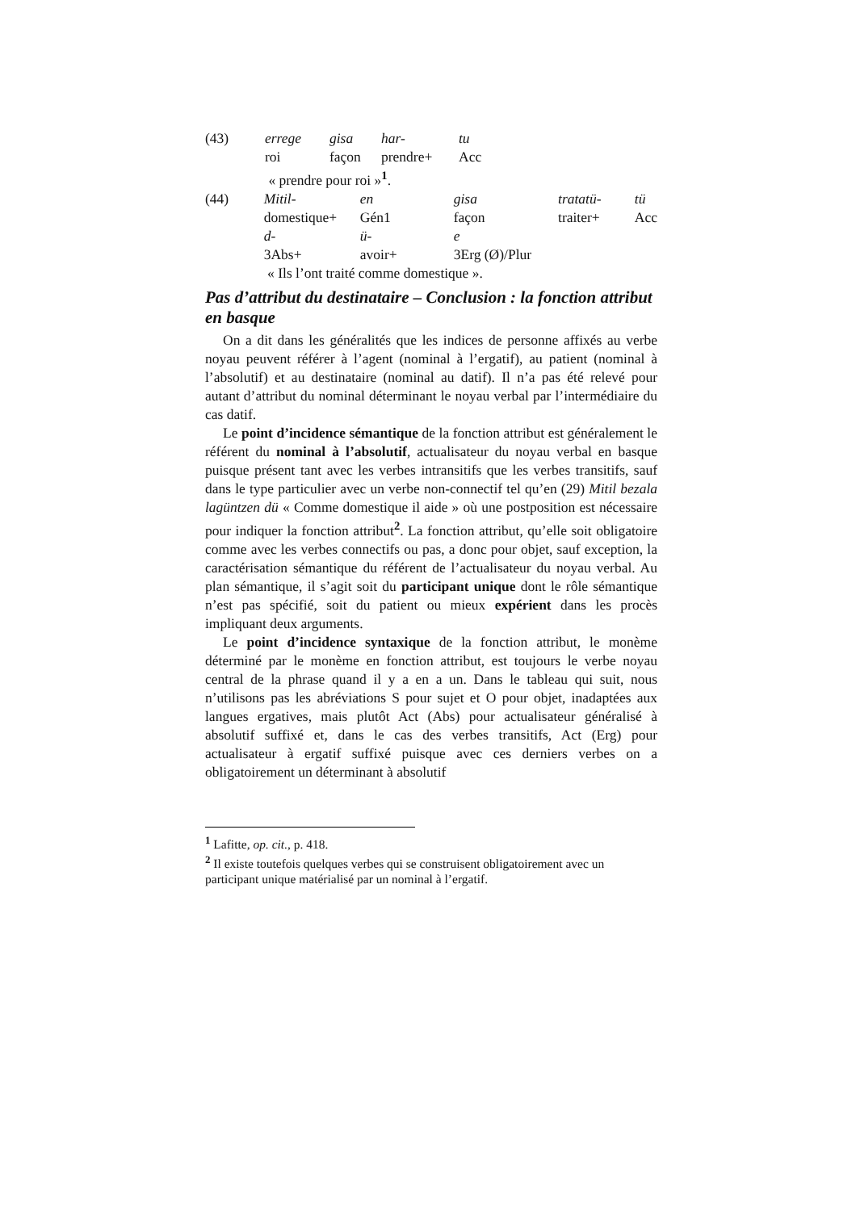| (43) | errege | gisa | har- | tu |
| | roi | façon | prendre+ | Acc |
| | « prendre pour roi »<sup>1</sup>. | | | |
| (44) | Mitil- | en | gisa | tratatü- | tü |
| | domestique+ | Gén1 | façon | traiter+ | Acc |
| | d- | ü- | e | | |
| | 3Abs+ | avoir+ | 3Erg (Ø)/Plur | | |
| | « Ils l’ont traité comme domestique ». | | | | |
Pas d’attribut du destinataire – Conclusion : la fonction attribut en basque
On a dit dans les généralités que les indices de personne affixés au verbe noyau peuvent référer à l’agent (nominal à l’ergatif), au patient (nominal à l’absolutif) et au destinataire (nominal au datif). Il n’a pas été relevé pour autant d’attribut du nominal déterminant le noyau verbal par l’intermédiaire du cas datif.
Le point d’incidence sémantique de la fonction attribut est généralement le référent du nominal à l’absolutif, actualisateur du noyau verbal en basque puisque présent tant avec les verbes intransitifs que les verbes transitifs, sauf dans le type particulier avec un verbe non-connectif tel qu’en (29) Mitil bezala lagüntzen dü « Comme domestique il aide » où une postposition est nécessaire pour indiquer la fonction attribut<sup>2</sup>. La fonction attribut, qu’elle soit obligatoire comme avec les verbes connectifs ou pas, a donc pour objet, sauf exception, la caractérisation sémantique du référent de l’actualisateur du noyau verbal. Au plan sémantique, il s’agit soit du participant unique dont le rôle sémantique n’est pas spécifié, soit du patient ou mieux expérient dans les procès impliquant deux arguments.
Le point d’incidence syntaxique de la fonction attribut, le monème déterminé par le monème en fonction attribut, est toujours le verbe noyau central de la phrase quand il y a en a un. Dans le tableau qui suit, nous n’utilisons pas les abréviations S pour sujet et O pour objet, inadaptées aux langues ergatives, mais plutôt Act (Abs) pour actualisateur généralisé à absolutif suffixé et, dans le cas des verbes transitifs, Act (Erg) pour actualisateur à ergatif suffixé puisque avec ces derniers verbes on a obligatoirement un déterminant à absolutif
<sup>1</sup> Lafitte, op. cit., p. 418.
<sup>2</sup> Il existe toutefois quelques verbes qui se construisent obligatoirement avec un participant unique matérialisé par un nominal à l’ergatif.